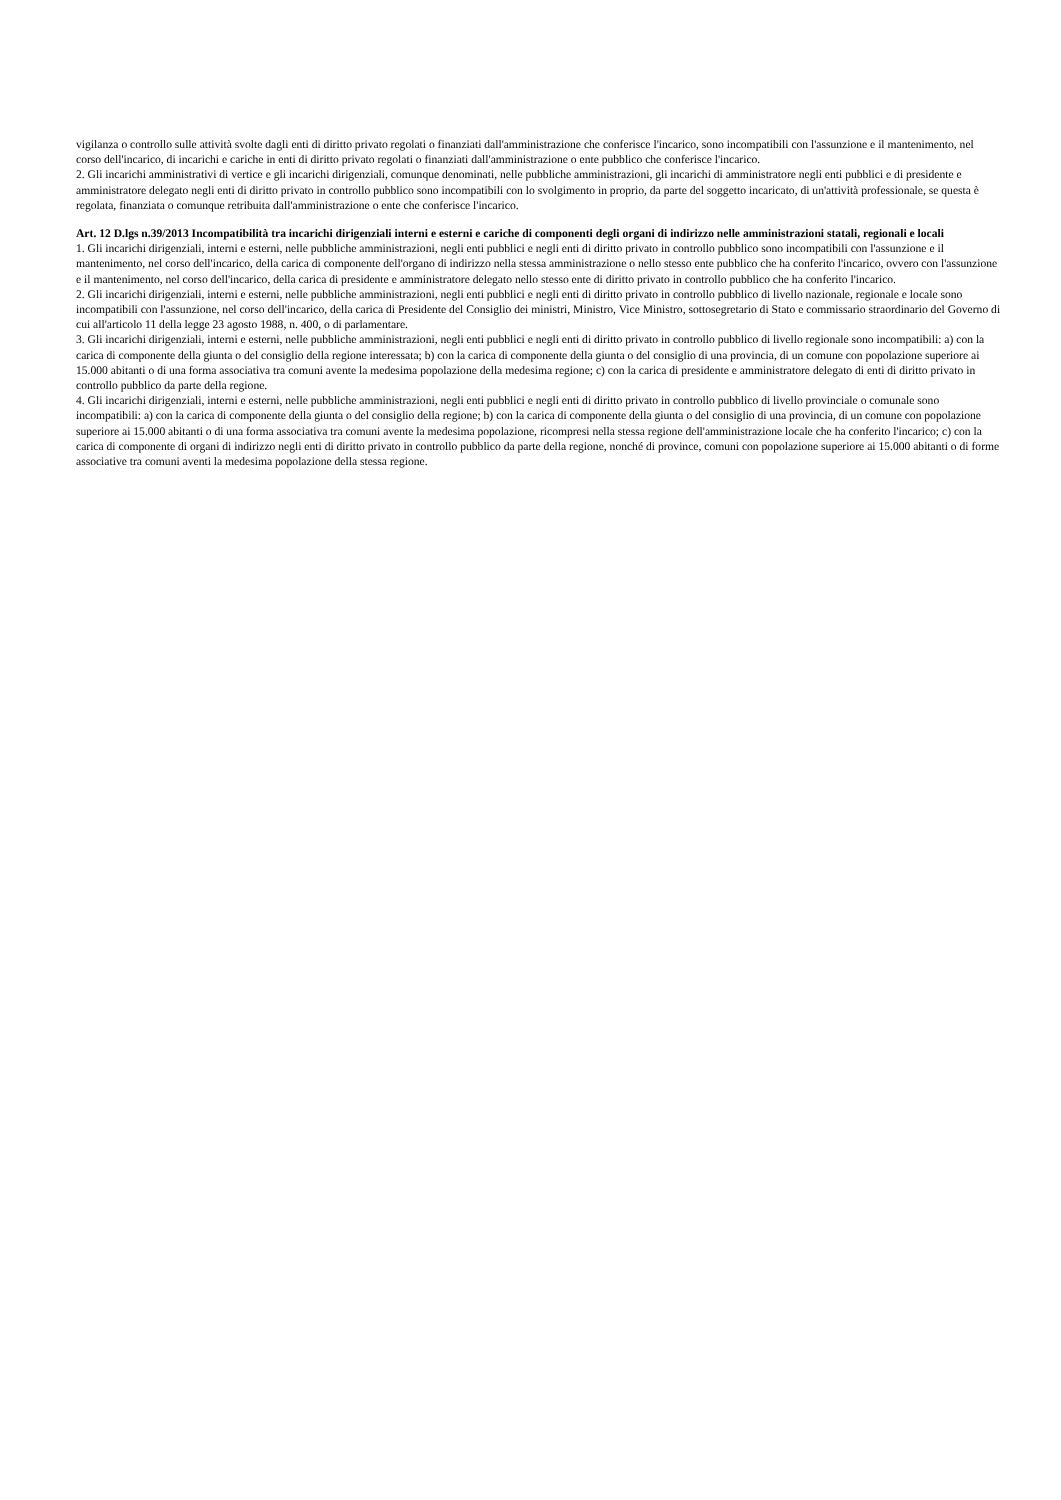vigilanza o controllo sulle attività svolte dagli enti di diritto privato regolati o finanziati dall'amministrazione che conferisce l'incarico, sono incompatibili con l'assunzione e il mantenimento, nel corso dell'incarico, di incarichi e cariche in enti di diritto privato regolati o finanziati dall'amministrazione o ente pubblico che conferisce l'incarico.
2. Gli incarichi amministrativi di vertice e gli incarichi dirigenziali, comunque denominati, nelle pubbliche amministrazioni, gli incarichi di amministratore negli enti pubblici e di presidente e amministratore delegato negli enti di diritto privato in controllo pubblico sono incompatibili con lo svolgimento in proprio, da parte del soggetto incaricato, di un'attività professionale, se questa è regolata, finanziata o comunque retribuita dall'amministrazione o ente che conferisce l'incarico.
Art. 12 D.lgs n.39/2013 Incompatibilità tra incarichi dirigenziali interni e esterni e cariche di componenti degli organi di indirizzo nelle amministrazioni statali, regionali e locali
1. Gli incarichi dirigenziali, interni e esterni, nelle pubbliche amministrazioni, negli enti pubblici e negli enti di diritto privato in controllo pubblico sono incompatibili con l'assunzione e il mantenimento, nel corso dell'incarico, della carica di componente dell'organo di indirizzo nella stessa amministrazione o nello stesso ente pubblico che ha conferito l'incarico, ovvero con l'assunzione e il mantenimento, nel corso dell'incarico, della carica di presidente e amministratore delegato nello stesso ente di diritto privato in controllo pubblico che ha conferito l'incarico.
2. Gli incarichi dirigenziali, interni e esterni, nelle pubbliche amministrazioni, negli enti pubblici e negli enti di diritto privato in controllo pubblico di livello nazionale, regionale e locale sono incompatibili con l'assunzione, nel corso dell'incarico, della carica di Presidente del Consiglio dei ministri, Ministro, Vice Ministro, sottosegretario di Stato e commissario straordinario del Governo di cui all'articolo 11 della legge 23 agosto 1988, n. 400, o di parlamentare.
3. Gli incarichi dirigenziali, interni e esterni, nelle pubbliche amministrazioni, negli enti pubblici e negli enti di diritto privato in controllo pubblico di livello regionale sono incompatibili: a) con la carica di componente della giunta o del consiglio della regione interessata; b) con la carica di componente della giunta o del consiglio di una provincia, di un comune con popolazione superiore ai 15.000 abitanti o di una forma associativa tra comuni avente la medesima popolazione della medesima regione; c) con la carica di presidente e amministratore delegato di enti di diritto privato in controllo pubblico da parte della regione.
4. Gli incarichi dirigenziali, interni e esterni, nelle pubbliche amministrazioni, negli enti pubblici e negli enti di diritto privato in controllo pubblico di livello provinciale o comunale sono incompatibili: a) con la carica di componente della giunta o del consiglio della regione; b) con la carica di componente della giunta o del consiglio di una provincia, di un comune con popolazione superiore ai 15.000 abitanti o di una forma associativa tra comuni avente la medesima popolazione, ricompresi nella stessa regione dell'amministrazione locale che ha conferito l'incarico; c) con la carica di componente di organi di indirizzo negli enti di diritto privato in controllo pubblico da parte della regione, nonché di province, comuni con popolazione superiore ai 15.000 abitanti o di forme associative tra comuni aventi la medesima popolazione della stessa regione.